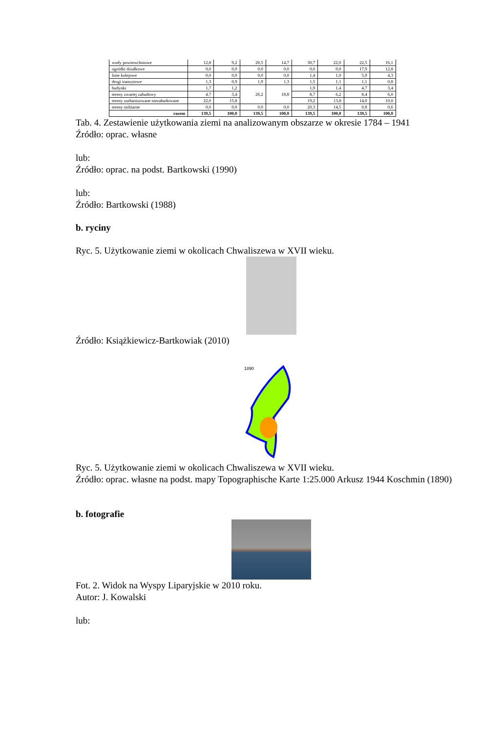| wody powierzchniowe | 12,8 | 9,2 | 20,5 | 14,7 | 30,7 | 22,0 | 22,5 | 16,1 |
| ogródki działkowe | 0,0 | 0,0 | 0,0 | 0,0 | 0,0 | 0,0 | 17,9 | 12,8 |
| linie kolejowe | 0,0 | 0,0 | 0,0 | 0,0 | 1,4 | 1,0 | 5,9 | 4,3 |
| drogi tranzytowe | 1,3 | 0,9 | 1,9 | 1,3 | 1,5 | 1,1 | 1,1 | 0,8 |
| budynki | 1,7 | 1,2 | 26,2 | 18,8 | 1,9 | 1,4 | 4,7 | 3,4 |
| tereny zwartej zabudowy | 4,7 | 3,4 | | | 8,7 | 6,2 | 8,4 | 6,0 |
| tereny zurbanizowane niezabudowane | 22,0 | 15,8 | | | 19,2 | 13,8 | 14,0 | 10,0 |
| tereny militarne | 0,0 | 0,0 | 0,0 | 0,0 | 20,3 | 14,5 | 0,8 | 0,6 |
| razem | 139,5 | 100,0 | 139,5 | 100,0 | 139,5 | 100,0 | 139,5 | 100,0 |
Tab. 4. Zestawienie użytkowania ziemi na analizowanym obszarze w okresie 1784 – 1941
Źródło: oprac. własne
lub:
Źródło: oprac. na podst. Bartkowski (1990)
lub:
Źródło: Bartkowski (1988)
b. ryciny
Ryc. 5. Użytkowanie ziemi w okolicach Chwaliszewa w XVII wieku.
Źródło: Książkiewicz-Bartkowiak (2010)
1890
Ryc. 5. Użytkowanie ziemi w okolicach Chwaliszewa w XVII wieku.
Źródło: oprac. własne na podst. mapy Topographische Karte 1:25.000 Arkusz 1944 Koschmin (1890)
b. fotografie
Fot. 2. Widok na Wyspy Liparyjskie w 2010 roku.
Autor: J. Kowalski
lub: